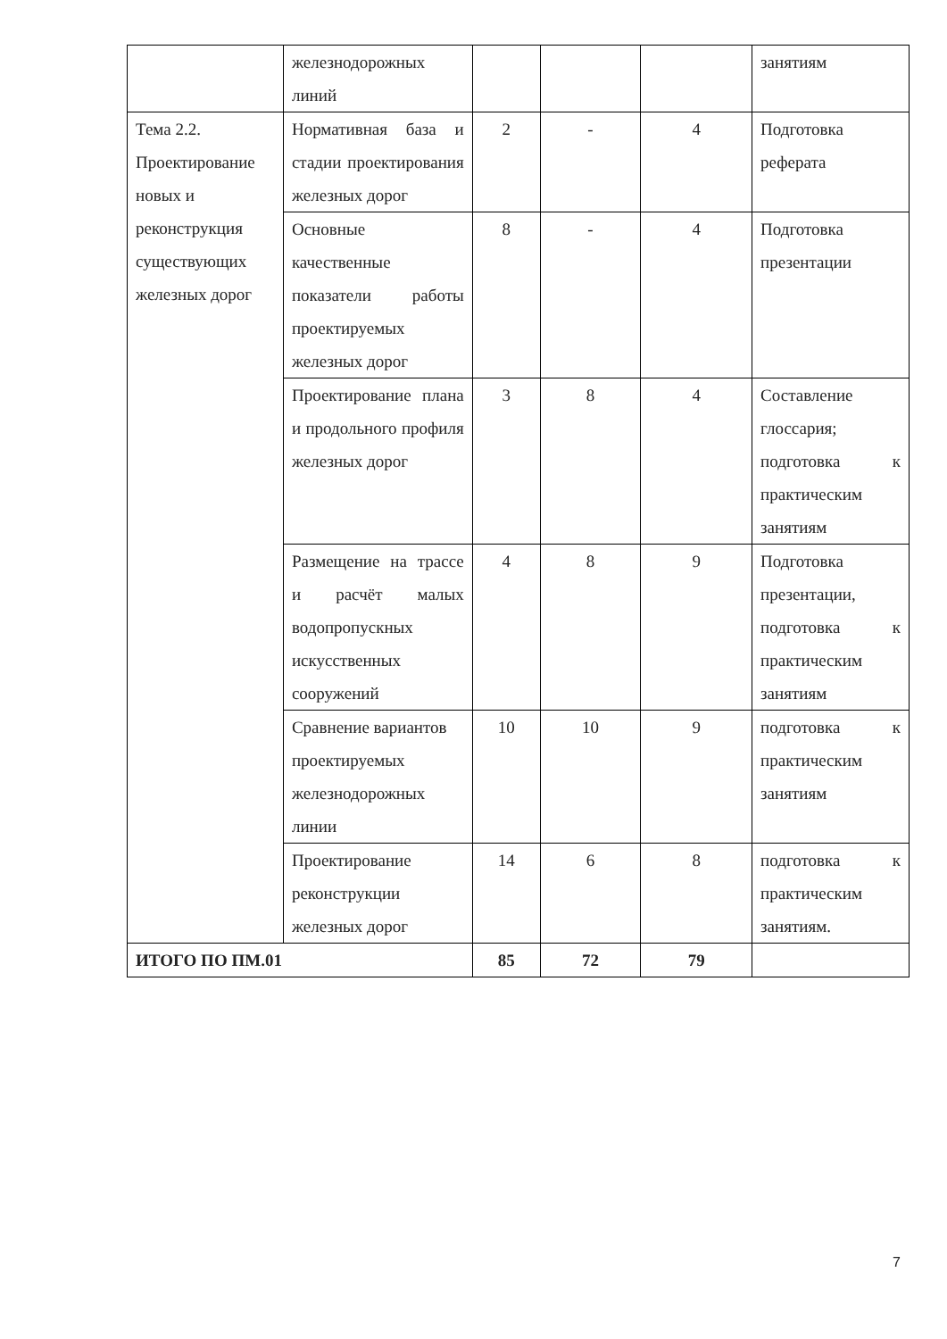| | железнодорожных линий | | | | занятиям |
| Тема 2.2. Проектирование новых и реконструкция существующих железных дорог | Нормативная база и стадии проектирования железных дорог | 2 | - | 4 | Подготовка реферата |
| | Основные качественные показатели работы проектируемых железных дорог | 8 | - | 4 | Подготовка презентации |
| | Проектирование плана и продольного профиля железных дорог | 3 | 8 | 4 | Составление глоссария; подготовка к практическим занятиям |
| | Размещение на трассе и расчёт малых водопропускных искусственных сооружений | 4 | 8 | 9 | Подготовка презентации, подготовка к практическим занятиям |
| | Сравнение вариантов проектируемых железнодорожных линии | 10 | 10 | 9 | подготовка к практическим занятиям |
| | Проектирование реконструкции железных дорог | 14 | 6 | 8 | подготовка к практическим занятиям. |
| ИТОГО ПО ПМ.01 | | 85 | 72 | 79 | |
7